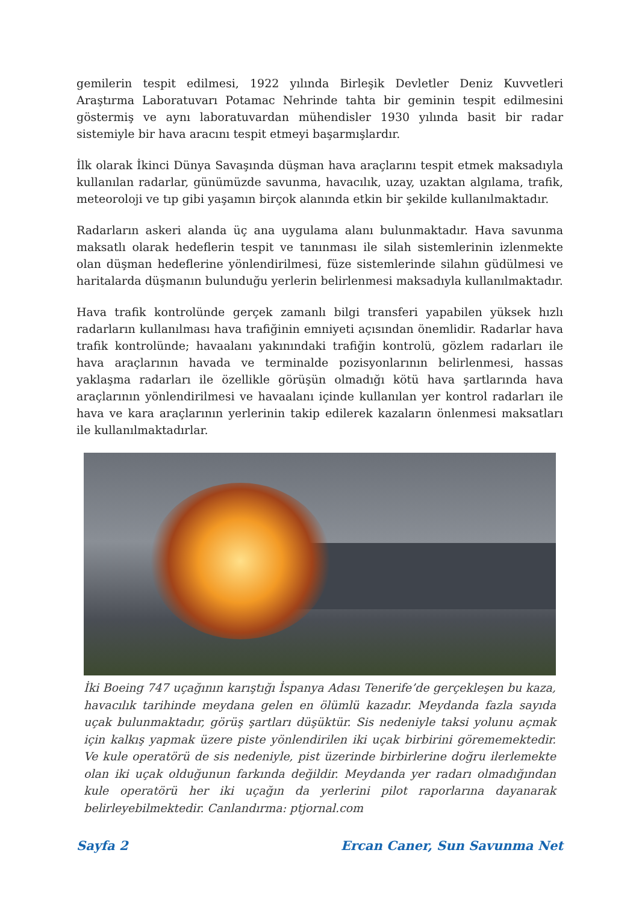gemilerin tespit edilmesi, 1922 yılında Birleşik Devletler Deniz Kuvvetleri Araştırma Laboratuvarı Potamac Nehrinde tahta bir geminin tespit edilmesini göstermiş ve aynı laboratuvardan mühendisler 1930 yılında basit bir radar sistemiyle bir hava aracını tespit etmeyi başarmışlardır.
İlk olarak İkinci Dünya Savaşında düşman hava araçlarını tespit etmek maksadıyla kullanılan radarlar, günümüzde savunma, havacılık, uzay, uzaktan algılama, trafik, meteoroloji ve tıp gibi yaşamın birçok alanında etkin bir şekilde kullanılmaktadır.
Radarların askeri alanda üç ana uygulama alanı bulunmaktadır. Hava savunma maksatlı olarak hedeflerin tespit ve tanınması ile silah sistemlerinin izlenmekte olan düşman hedeflerine yönlendirilmesi, füze sistemlerinde silahın güdülmesi ve haritalarda düşmanın bulunduğu yerlerin belirlenmesi maksadıyla kullanılmaktadır.
Hava trafik kontrolünde gerçek zamanlı bilgi transferi yapabilen yüksek hızlı radarların kullanılması hava trafiğinin emniyeti açısından önemlidir. Radarlar hava trafik kontrolünde; havaalanı yakınındaki trafiğin kontrolü, gözlem radarları ile hava araçlarının havada ve terminalde pozisyonlarının belirlenmesi, hassas yaklaşma radarları ile özellikle görüşün olmadığı kötü hava şartlarında hava araçlarının yönlendirilmesi ve havaalanı içinde kullanılan yer kontrol radarları ile hava ve kara araçlarının yerlerinin takip edilerek kazaların önlenmesi maksatları ile kullanılmaktadırlar.
İki Boeing 747 uçağının karıştığı İspanya Adası Tenerife’de gerçekleşen bu kaza, havacılık tarihinde meydana gelen en ölümlü kazadır. Meydanda fazla sayıda uçak bulunmaktadır, görüş şartları düşüktür. Sis nedeniyle taksi yolunu açmak için kalkış yapmak üzere piste yönlendirilen iki uçak birbirini görememektedir. Ve kule operatörü de sis nedeniyle, pist üzerinde birbirlerine doğru ilerlemekte olan iki uçak olduğunun farkında değildir. Meydanda yer radarı olmadığından kule operatörü her iki uçağın da yerlerini pilot raporlarına dayanarak belirleyebilmektedir. Canlandırma: ptjornal.com
Sayfa 2 Ercan Caner, Sun Savunma Net